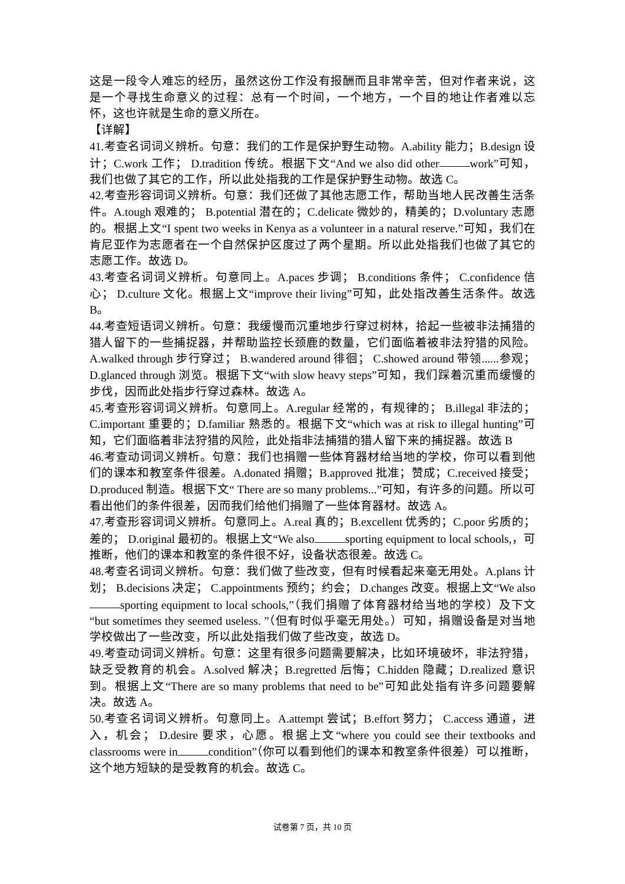这是一段令人难忘的经历，虽然这份工作没有报酬而且非常辛苦，但对作者来说，这是一个寻找生命意义的过程：总有一个时间，一个地方，一个目的地让作者难以忘怀，这也许就是生命的意义所在。
【详解】
41.考查名词词义辨析。句意：我们的工作是保护野生动物。A.ability 能力；B.design 设计；C.work 工作； D.tradition 传统。根据下文“And we also did other work”可知，我们也做了其它的工作，所以此处指我的工作是保护野生动物。故选 C。
42.考查形容词词义辨析。句意：我们还做了其他志愿工作，帮助当地人民改善生活条件。A.tough 艰难的； B.potential 潜在的；C.delicate 微妙的，精美的；D.voluntary 志愿的。根据上文“I spent two weeks in Kenya as a volunteer in a natural reserve.”可知，我们在肯尼亚作为志愿者在一个自然保护区度过了两个星期。所以此处指我们也做了其它的志愿工作。故选 D。
43.考查名词词义辨析。句意同上。A.paces 步调； B.conditions 条件； C.confidence 信心； D.culture 文化。根据上文“improve their living”可知，此处指改善生活条件。故选 B。
44.考查短语词义辨析。句意：我缓慢而沉重地步行穿过树林，拾起一些被非法捕猎的猎人留下的一些捕捉器，并帮助监控长颈鹿的数量，它们面临着被非法狩猎的风险。A.walked through 步行穿过； B.wandered around 徘徊； C.showed around 带领......参观；D.glanced through 浏览。根据下文“with slow heavy steps”可知，我们踩着沉重而缓慢的步伐，因而此处指步行穿过森林。故选 A。
45.考查形容词词义辨析。句意同上。A.regular 经常的，有规律的； B.illegal 非法的；C.important 重要的；D.familiar 熟悉的。根据下文“which was at risk to illegal hunting”可知，它们面临着非法狩猎的风险，此处指非法捕猎的猎人留下来的捕捉器。故选 B
46.考查动词词义辨析。句意：我们也捐赠一些体育器材给当地的学校，你可以看到他们的课本和教室条件很差。A.donated 捐赠；B.approved 批准；赞成；C.received 接受； D.produced 制造。根据下文“ There are so many problems...”可知，有许多的问题。所以可看出他们的条件很差，因而我们给他们捐赠了一些体育器材。故选 A。
47.考查形容词词义辨析。句意同上。A.real 真的；B.excellent 优秀的；C.poor 劣质的；差的； D.original 最初的。根据上文“We also sporting equipment to local schools,，可推断，他们的课本和教室的条件很不好，设备状态很差。故选 C。
48.考查名词词义辨析。句意：我们做了些改变，但有时候看起来毫无用处。A.plans 计划； B.decisions 决定； C.appointments 预约；约会； D.changes 改变。根据上文“We also sporting equipment to local schools,”（我们捐赠了体育器材给当地的学校）及下文“but sometimes they seemed useless. ”（但有时似乎毫无用处。）可知，捐赠设备是对当地学校做出了一些改变，所以此处指我们做了些改变，故选 D。
49.考查动词词义辨析。句意：这里有很多问题需要解决，比如环境破坏，非法狩猎，缺乏受教育的机会。A.solved 解决；B.regretted 后悔；C.hidden 隐藏；D.realized 意识到。根据上文“There are so many problems that need to be”可知此处指有许多问题要解决。故选 A。
50.考查名词词义辨析。句意同上。A.attempt 尝试；B.effort 努力； C.access 通道，进入，机会； D.desire 要求，心愿。根据上文“where you could see their textbooks and classrooms were in condition”（你可以看到他们的课本和教室条件很差）可以推断，这个地方短缺的是受教育的机会。故选 C。
试卷第 7 页，共 10 页